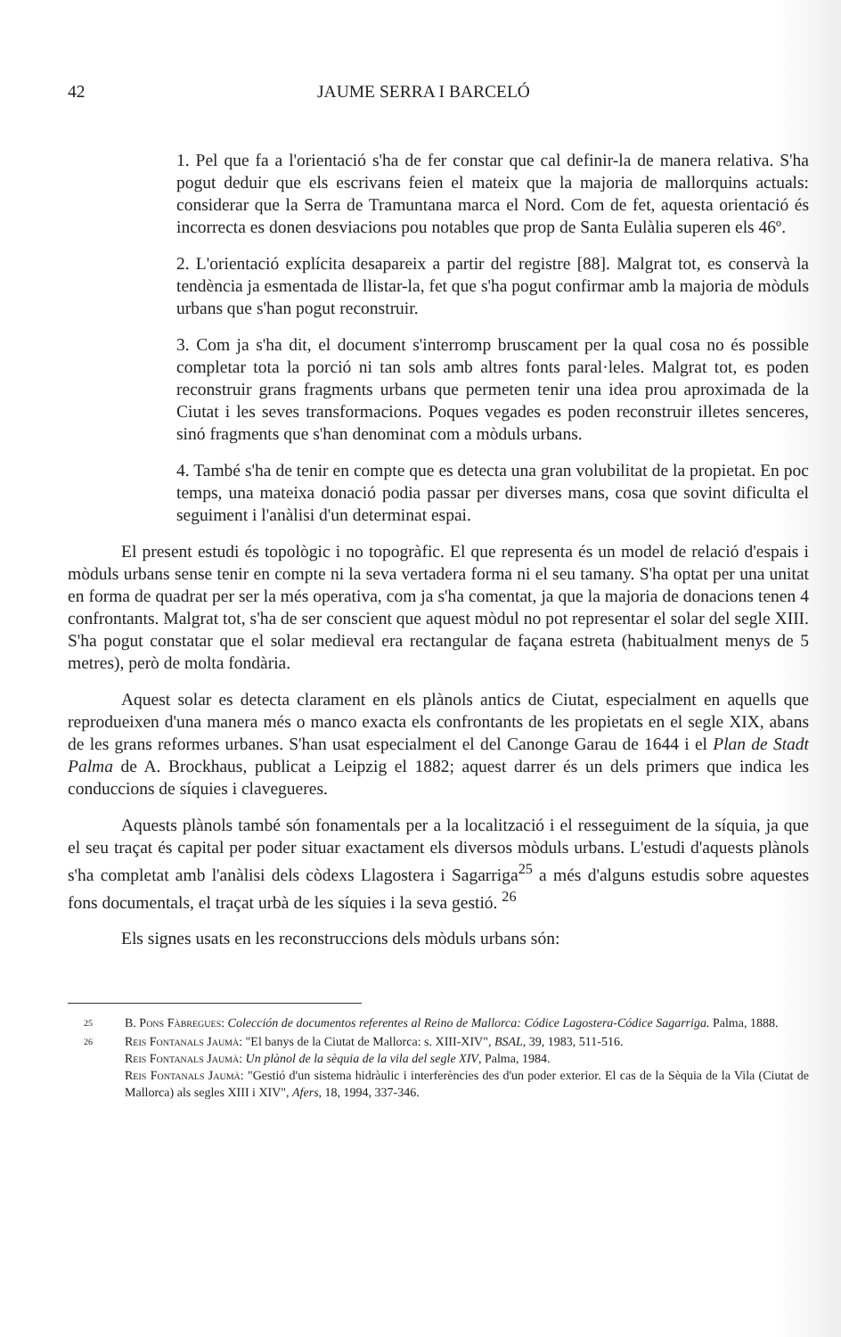42 JAUME SERRA I BARCELÓ
1. Pel que fa a l'orientació s'ha de fer constar que cal definir-la de manera relativa. S'ha pogut deduir que els escrivans feien el mateix que la majoria de mallorquins actuals: considerar que la Serra de Tramuntana marca el Nord. Com de fet, aquesta orientació és incorrecta es donen desviacions pou notables que prop de Santa Eulàlia superen els 46º.
2. L'orientació explícita desapareix a partir del registre [88]. Malgrat tot, es conservà la tendència ja esmentada de llistar-la, fet que s'ha pogut confirmar amb la majoria de mòduls urbans que s'han pogut reconstruir.
3. Com ja s'ha dit, el document s'interromp bruscament per la qual cosa no és possible completar tota la porció ni tan sols amb altres fonts paral·leles. Malgrat tot, es poden reconstruir grans fragments urbans que permeten tenir una idea prou aproximada de la Ciutat i les seves transformacions. Poques vegades es poden reconstruir illetes senceres, sinó fragments que s'han denominat com a mòduls urbans.
4. També s'ha de tenir en compte que es detecta una gran volubilitat de la propietat. En poc temps, una mateixa donació podia passar per diverses mans, cosa que sovint dificulta el seguiment i l'anàlisi d'un determinat espai.
El present estudi és topològic i no topogràfic. El que representa és un model de relació d'espais i mòduls urbans sense tenir en compte ni la seva vertadera forma ni el seu tamany. S'ha optat per una unitat en forma de quadrat per ser la més operativa, com ja s'ha comentat, ja que la majoria de donacions tenen 4 confrontants. Malgrat tot, s'ha de ser conscient que aquest mòdul no pot representar el solar del segle XIII. S'ha pogut constatar que el solar medieval era rectangular de façana estreta (habitualment menys de 5 metres), però de molta fondària.
Aquest solar es detecta clarament en els plànols antics de Ciutat, especialment en aquells que reprodueixen d'una manera més o manco exacta els confrontants de les propietats en el segle XIX, abans de les grans reformes urbanes. S'han usat especialment el del Canonge Garau de 1644 i el Plan de Stadt Palma de A. Brockhaus, publicat a Leipzig el 1882; aquest darrer és un dels primers que indica les conduccions de síquies i clavegueres.
Aquests plànols també són fonamentals per a la localització i el resseguiment de la síquia, ja que el seu traçat és capital per poder situar exactament els diversos mòduls urbans. L'estudi d'aquests plànols s'ha completat amb l'anàlisi dels còdexs Llagostera i Sagarriga<sup>25</sup> a més d'alguns estudis sobre aquestes fons documentals, el traçat urbà de les síquies i la seva gestió. <sup>26</sup>
Els signes usats en les reconstruccions dels mòduls urbans són:
25 B. Pons Fàbregues: Colección de documentos referentes al Reino de Mallorca: Códice Lagostera-Códice Sagarriga. Palma, 1888.
26 Reis Fontanals Jaumà: "El banys de la Ciutat de Mallorca: s. XIII-XIV", BSAL, 39, 1983, 511-516.
Reis Fontanals Jaumà: Un plànol de la sèquia de la vila del segle XIV, Palma, 1984.
Reis Fontanals Jaumà: "Gestió d'un sistema hidràulic i interferències des d'un poder exterior. El cas de la Sèquia de la Vila (Ciutat de Mallorca) als segles XIII i XIV", Afers, 18, 1994, 337-346.